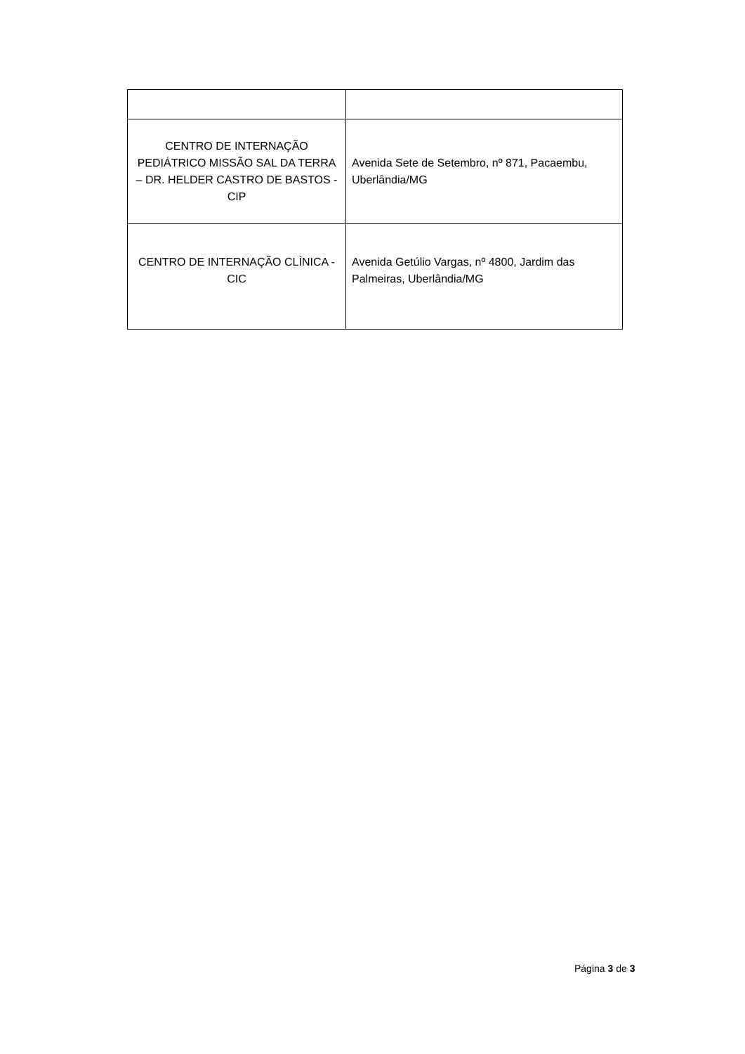| CENTRO DE INTERNAÇÃO PEDIÁTRICO MISSÃO SAL DA TERRA – DR. HELDER CASTRO DE BASTOS - CIP | Avenida Sete de Setembro, nº 871, Pacaembu, Uberlândia/MG |
| CENTRO DE INTERNAÇÃO CLÍNICA -CIC | Avenida Getúlio Vargas, nº 4800, Jardim das Palmeiras, Uberlândia/MG |
Página 3 de 3